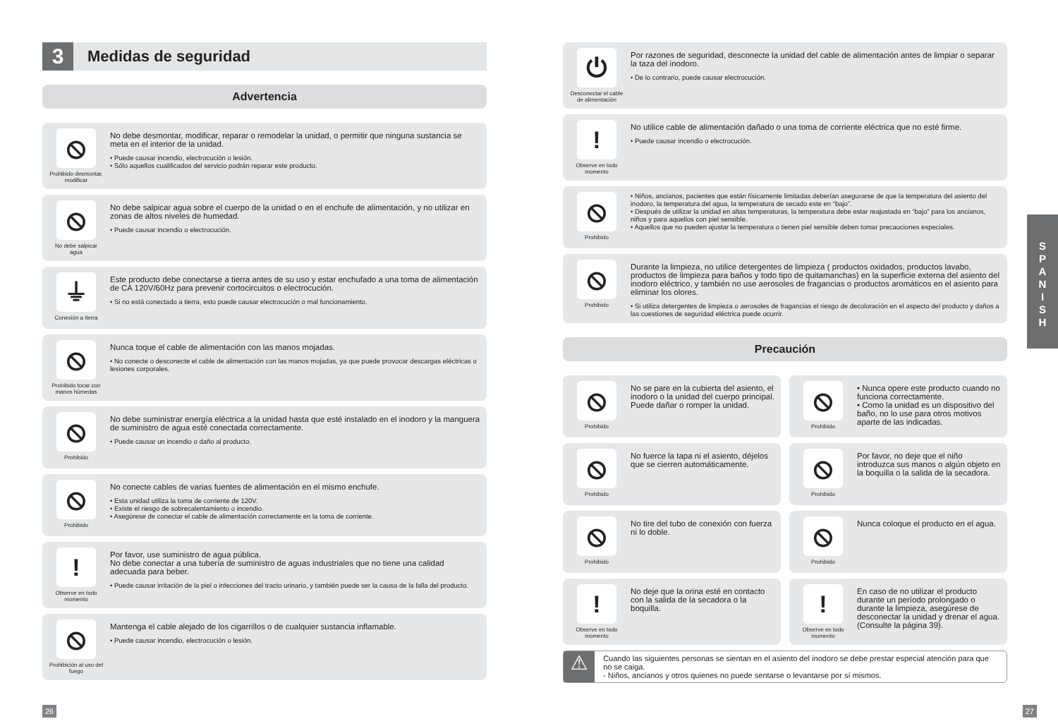3 Medidas de seguridad
Advertencia
⦸
Prohibido desmontar, modificar
No debe desmontar, modificar, reparar o remodelar la unidad, o permitir que ninguna sustancia se meta en el interior de la unidad.
• Puede causar incendio, electrocución o lesión.
• Sólo aquellos cualificados del servicio podrán reparar este producto.
⦸
No debe salpicar agua
No debe salpicar agua sobre el cuerpo de la unidad o en el enchufe de alimentación, y no utilizar en zonas de altos niveles de humedad.
• Puede causar incendio o electrocución.
⏚
Conexión a tierra
Este producto debe conectarse a tierra antes de su uso y estar enchufado a una toma de alimentación de CA 120V/60Hz para prevenir cortocircuitos o electrocución.
• Si no está conectado a tierra, esto puede causar electrocución o mal funcionamiento.
⦸
Prohibido tocar con manos húmedas
Nunca toque el cable de alimentación con las manos mojadas.
• No conecte o desconecte el cable de alimentación con las manos mojadas, ya que puede provocar descargas eléctricas o lesiones corporales.
⦸
Prohibido
No debe suministrar energía eléctrica a la unidad hasta que esté instalado en el inodoro y la manguera de suministro de agua esté conectada correctamente.
• Puede causar un incendio o daño al producto.
⦸
Prohibido
No conecte cables de varias fuentes de alimentación en el mismo enchufe.
• Esta unidad utiliza la toma de corriente de 120V.
• Existe el riesgo de sobrecalentamiento o incendio.
• Asegúrese de conectar el cable de alimentación correctamente en la toma de corriente.
!
Observe en todo momento
Por favor, use suministro de agua pública.
No debe conectar a una tubería de suministro de aguas industriales que no tiene una calidad adecuada para beber.
• Puede causar irritación de la piel o infecciones del tracto urinario, y también puede ser la causa de la falla del producto.
⦸
Prohibición al uso del fuego
Mantenga el cable alejado de los cigarrillos o de cualquier sustancia inflamable.
• Puede causar incendio, electrocución o lesión.
⏻
Desconectar el cable de alimentación
Por razones de seguridad, desconecte la unidad del cable de alimentación antes de limpiar o separar la taza del inodoro.
• De lo contrario, puede causar electrocución.
!
Observe en todo momento
No utilice cable de alimentación dañado o una toma de corriente eléctrica que no esté firme.
• Puede causar incendio o electrocución.
⦸
Prohibido
• Niños, ancianos, pacientes que están físicamente limitadas deberían asegurarse de que la temperatura del asiento del inodoro, la temperatura del agua, la temperatura de secado este en “bajo”.
• Después de utilizar la unidad en altas temperaturas, la temperatura debe estar reajustada en “bajo” para los ancianos, niños y para aquellos con piel sensible.
• Aquellos que no pueden ajustar la temperatura o tienen piel sensible deben tomar precauciones especiales.
⦸
Prohibido
Durante la limpieza, no utilice detergentes de limpieza ( productos oxidados, productos lavabo, productos de limpieza para baños y todo tipo de quitamanchas) en la superficie externa del asiento del inodoro eléctrico, y también no use aerosoles de fragancias o productos aromáticos en el asiento para eliminar los olores.
• Si utiliza detergentes de limpieza o aerosoles de fragancias el riesgo de decoloración en el aspecto del producto y daños a las cuestiones de seguridad eléctrica puede ocurrir.
Precaución
⦸
Prohibido
No se pare en la cubierta del asiento, el inodoro o la unidad del cuerpo principal. Puede dañar o romper la unidad.
⦸
Prohibido
• Nunca opere este producto cuando no funciona correctamente.
• Como la unidad es un dispositivo del baño, no lo use para otros motivos aparte de las indicadas.
⦸
Prohibido
No fuerce la tapa ni el asiento, déjelos que se cierren automáticamente.
⦸
Prohibido
Por favor, no deje que el niño introduzca sus manos o algún objeto en la boquilla o la salida de la secadora.
⦸
Prohibido
No tire del tubo de conexión con fuerza ni lo doble.
⦸
Prohibido
Nunca coloque el producto en el agua.
!
Observe en todo momento
No deje que la orina esté en contacto con la salida de la secadora o la boquilla.
!
Observe en todo momento
En caso de no utilizar el producto durante un período prolongado o durante la limpieza, asegúrese de desconectar la unidad y drenar el agua. (Consulte la página 39).
⚠
Cuando las siguientes personas se sientan en el asiento del inodoro se debe prestar especial atención para que no se caiga.
- Niños, ancianos y otros quienes no puede sentarse o levantarse por sí mismos.
S
P
A
N
I
S
H
26 27